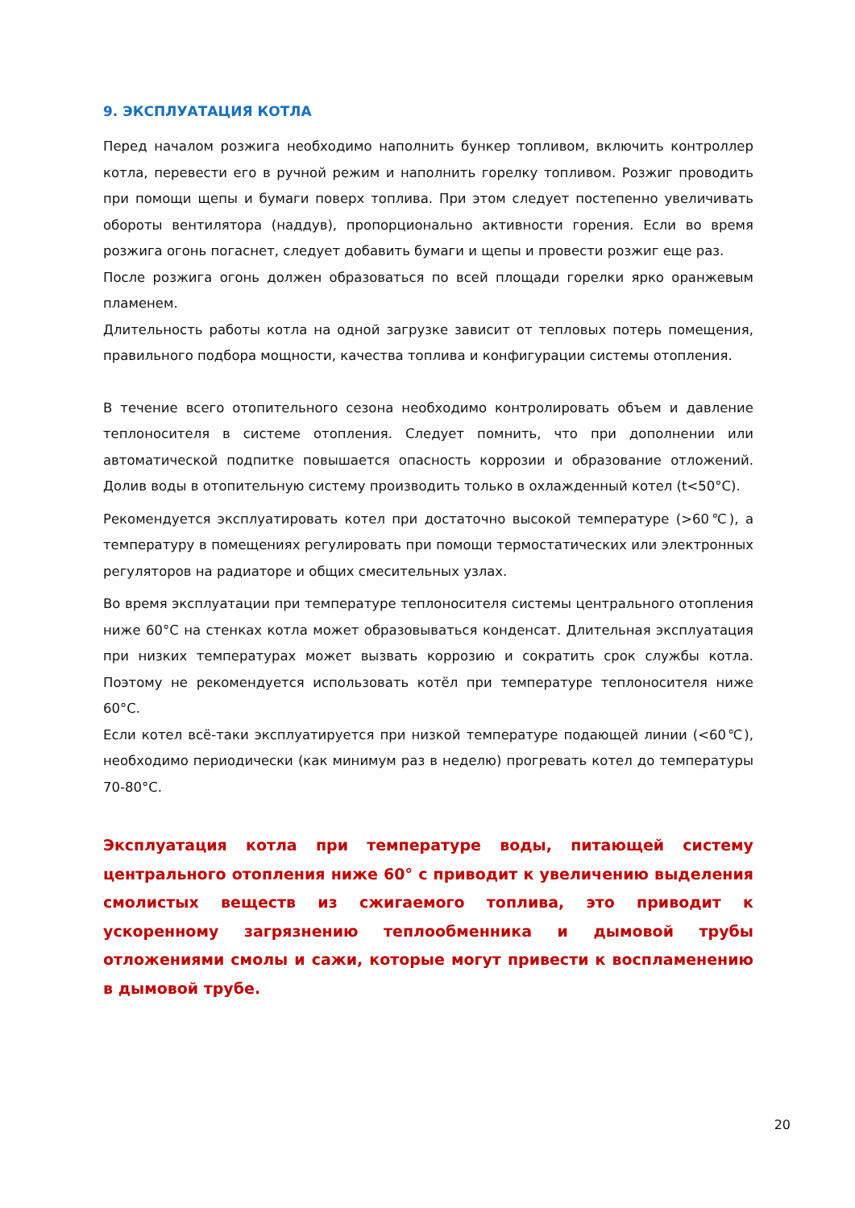9. ЭКСПЛУАТАЦИЯ КОТЛА
Перед началом розжига необходимо наполнить бункер топливом, включить контроллер котла, перевести его в ручной режим и наполнить горелку топливом. Розжиг проводить при помощи щепы и бумаги поверх топлива. При этом следует постепенно увеличивать обороты вентилятора (наддув), пропорционально активности горения. Если во время розжига огонь погаснет, следует добавить бумаги и щепы и провести розжиг еще раз.
После розжига огонь должен образоваться по всей площади горелки ярко оранжевым пламенем.
Длительность работы котла на одной загрузке зависит от тепловых потерь помещения, правильного подбора мощности, качества топлива и конфигурации системы отопления.
В течение всего отопительного сезона необходимо контролировать объем и давление теплоносителя в системе отопления. Следует помнить, что при дополнении или автоматической подпитке повышается опасность коррозии и образование отложений. Долив воды в отопительную систему производить только в охлажденный котел (t<50°C).
Рекомендуется эксплуатировать котел при достаточно высокой температуре (>60℃), а температуру в помещениях регулировать при помощи термостатических или электронных регуляторов на радиаторе и общих смесительных узлах.
Во время эксплуатации при температуре теплоносителя системы центрального отопления ниже 60°C на стенках котла может образовываться конденсат. Длительная эксплуатация при низких температурах может вызвать коррозию и сократить срок службы котла. Поэтому не рекомендуется использовать котёл при температуре теплоносителя ниже 60°C.
Если котел всё-таки эксплуатируется при низкой температуре подающей линии (<60℃), необходимо периодически (как минимум раз в неделю) прогревать котел до температуры 70-80°C.
Эксплуатация котла при температуре воды, питающей систему центрального отопления ниже 60° с приводит к увеличению выделения смолистых веществ из сжигаемого топлива, это приводит к ускоренному загрязнению теплообменника и дымовой трубы отложениями смолы и сажи, которые могут привести к воспламенению в дымовой трубе.
20